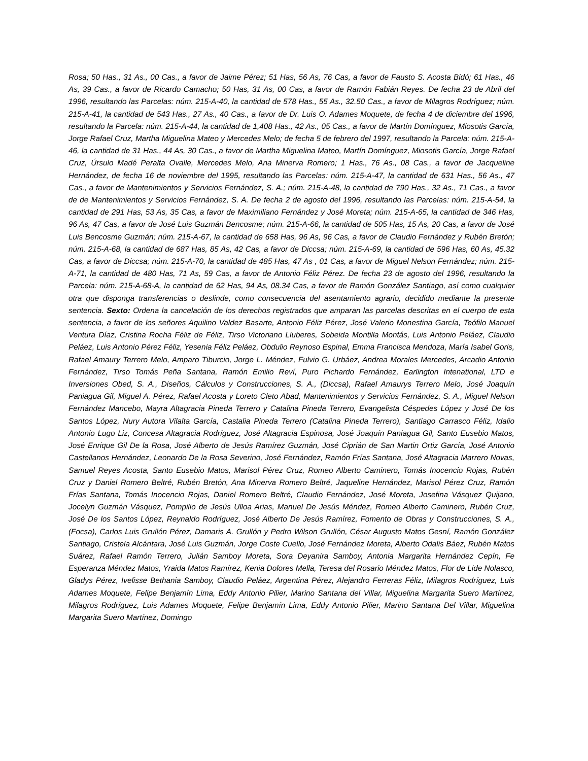Rosa; 50 Has., 31 As., 00 Cas., a favor de Jaime Pérez; 51 Has, 56 As, 76 Cas, a favor de Fausto S. Acosta Bidó; 61 Has., 46 As, 39 Cas., a favor de Ricardo Camacho; 50 Has, 31 As, 00 Cas, a favor de Ramón Fabián Reyes. De fecha 23 de Abril del 1996, resultando las Parcelas: núm. 215-A-40, la cantidad de 578 Has., 55 As., 32.50 Cas., a favor de Milagros Rodríguez; núm. 215-A-41, la cantidad de 543 Has., 27 As., 40 Cas., a favor de Dr. Luis O. Adames Moquete, de fecha 4 de diciembre del 1996, resultando la Parcela: núm. 215-A-44, la cantidad de 1,408 Has., 42 As., 05 Cas., a favor de Martín Domínguez, Miosotis García, Jorge Rafael Cruz, Martha Miguelina Mateo y Mercedes Melo; de fecha 5 de febrero del 1997, resultando la Parcela: núm. 215-A-46, la cantidad de 31 Has., 44 As, 30 Cas., a favor de Martha Miguelina Mateo, Martín Domínguez, Miosotis García, Jorge Rafael Cruz, Úrsulo Madé Peralta Ovalle, Mercedes Melo, Ana Minerva Romero; 1 Has., 76 As., 08 Cas., a favor de Jacqueline Hernández, de fecha 16 de noviembre del 1995, resultando las Parcelas: núm. 215-A-47, la cantidad de 631 Has., 56 As., 47 Cas., a favor de Mantenimientos y Servicios Fernández, S. A.; núm. 215-A-48, la cantidad de 790 Has., 32 As., 71 Cas., a favor de de Mantenimientos y Servicios Fernández, S. A. De fecha 2 de agosto del 1996, resultando las Parcelas: núm. 215-A-54, la cantidad de 291 Has, 53 As, 35 Cas, a favor de Maximiliano Fernández y José Moreta; núm. 215-A-65, la cantidad de 346 Has, 96 As, 47 Cas, a favor de José Luis Guzmán Bencosme; núm. 215-A-66, la cantidad de 505 Has, 15 As, 20 Cas, a favor de José Luis Bencosme Guzmán; núm. 215-A-67, la cantidad de 658 Has, 96 As, 96 Cas, a favor de Claudio Fernández y Rubén Bretón; núm. 215-A-68, la cantidad de 687 Has, 85 As, 42 Cas, a favor de Diccsa; núm. 215-A-69, la cantidad de 596 Has, 60 As, 45.32 Cas, a favor de Diccsa; núm. 215-A-70, la cantidad de 485 Has, 47 As , 01 Cas, a favor de Miguel Nelson Fernández; núm. 215-A-71, la cantidad de 480 Has, 71 As, 59 Cas, a favor de Antonio Féliz Pérez. De fecha 23 de agosto del 1996, resultando la Parcela: núm. 215-A-68-A, la cantidad de 62 Has, 94 As, 08.34 Cas, a favor de Ramón González Santiago, así como cualquier otra que disponga transferencias o deslinde, como consecuencia del asentamiento agrario, decidido mediante la presente sentencia. Sexto: Ordena la cancelación de los derechos registrados que amparan las parcelas descritas en el cuerpo de esta sentencia, a favor de los señores Aquilino Valdez Basarte, Antonio Féliz Pérez, José Valerio Monestina García, Teófilo Manuel Ventura Díaz, Cristina Rocha Féliz de Féliz, Tirso Victoriano Lluberes, Sobeida Montilla Montás, Luis Antonio Peláez, Claudio Peláez, Luis Antonio Pérez Féliz, Yesenia Féliz Peláez, Obdulio Reynoso Espinal, Emma Francisca Mendoza, María Isabel Goris, Rafael Amaury Terrero Melo, Amparo Tiburcio, Jorge L. Méndez, Fulvio G. Urbáez, Andrea Morales Mercedes, Arcadio Antonio Fernández, Tirso Tomás Peña Santana, Ramón Emilio Reví, Puro Pichardo Fernández, Earlington Intenational, LTD e Inversiones Obed, S. A., Diseños, Cálculos y Construcciones, S. A., (Diccsa), Rafael Amaurys Terrero Melo, José Joaquín Paniagua Gil, Miguel A. Pérez, Rafael Acosta y Loreto Cleto Abad, Mantenimientos y Servicios Fernández, S. A., Miguel Nelson Fernández Mancebo, Mayra Altagracia Pineda Terrero y Catalina Pineda Terrero, Evangelista Céspedes López y José De los Santos López, Nury Autora Vilalta García, Castalia Pineda Terrero (Catalina Pineda Terrero), Santiago Carrasco Féliz, Idalio Antonio Lugo Liz, Concesa Altagracia Rodríguez, José Altagracia Espinosa, José Joaquín Paniagua Gil, Santo Eusebio Matos, José Enrique Gil De la Rosa, José Alberto de Jesús Ramírez Guzmán, José Ciprián de San Martin Ortiz García, José Antonio Castellanos Hernández, Leonardo De la Rosa Severino, José Fernández, Ramón Frías Santana, José Altagracia Marrero Novas, Samuel Reyes Acosta, Santo Eusebio Matos, Marisol Pérez Cruz, Romeo Alberto Caminero, Tomás Inocencio Rojas, Rubén Cruz y Daniel Romero Beltré, Rubén Bretón, Ana Minerva Romero Beltré, Jaqueline Hernández, Marisol Pérez Cruz, Ramón Frías Santana, Tomás Inocencio Rojas, Daniel Romero Beltré, Claudio Fernández, José Moreta, Josefina Vásquez Quijano, Jocelyn Guzmán Vásquez, Pompilio de Jesús Ulloa Arias, Manuel De Jesús Méndez, Romeo Alberto Caminero, Rubén Cruz, José De los Santos López, Reynaldo Rodríguez, José Alberto De Jesús Ramírez, Fomento de Obras y Construcciones, S. A., (Focsa), Carlos Luis Grullón Pérez, Damaris A. Grullón y Pedro Wilson Grullón, César Augusto Matos Gesní, Ramón González Santiago, Cristela Alcántara, José Luis Guzmán, Jorge Coste Cuello, José Fernández Moreta, Alberto Odalis Báez, Rubén Matos Suárez, Rafael Ramón Terrero, Julián Samboy Moreta, Sora Deyanira Samboy, Antonia Margarita Hernández Cepín, Fe Esperanza Méndez Matos, Yraida Matos Ramírez, Kenia Dolores Mella, Teresa del Rosario Méndez Matos, Flor de Lide Nolasco, Gladys Pérez, Ivelisse Bethania Samboy, Claudio Peláez, Argentina Pérez, Alejandro Ferreras Féliz, Milagros Rodríguez, Luis Adames Moquete, Felipe Benjamín Lima, Eddy Antonio Pilier, Marino Santana del Villar, Miguelina Margarita Suero Martínez, Milagros Rodríguez, Luis Adames Moquete, Felipe Benjamín Lima, Eddy Antonio Pilier, Marino Santana Del Villar, Miguelina Margarita Suero Martínez, Domingo